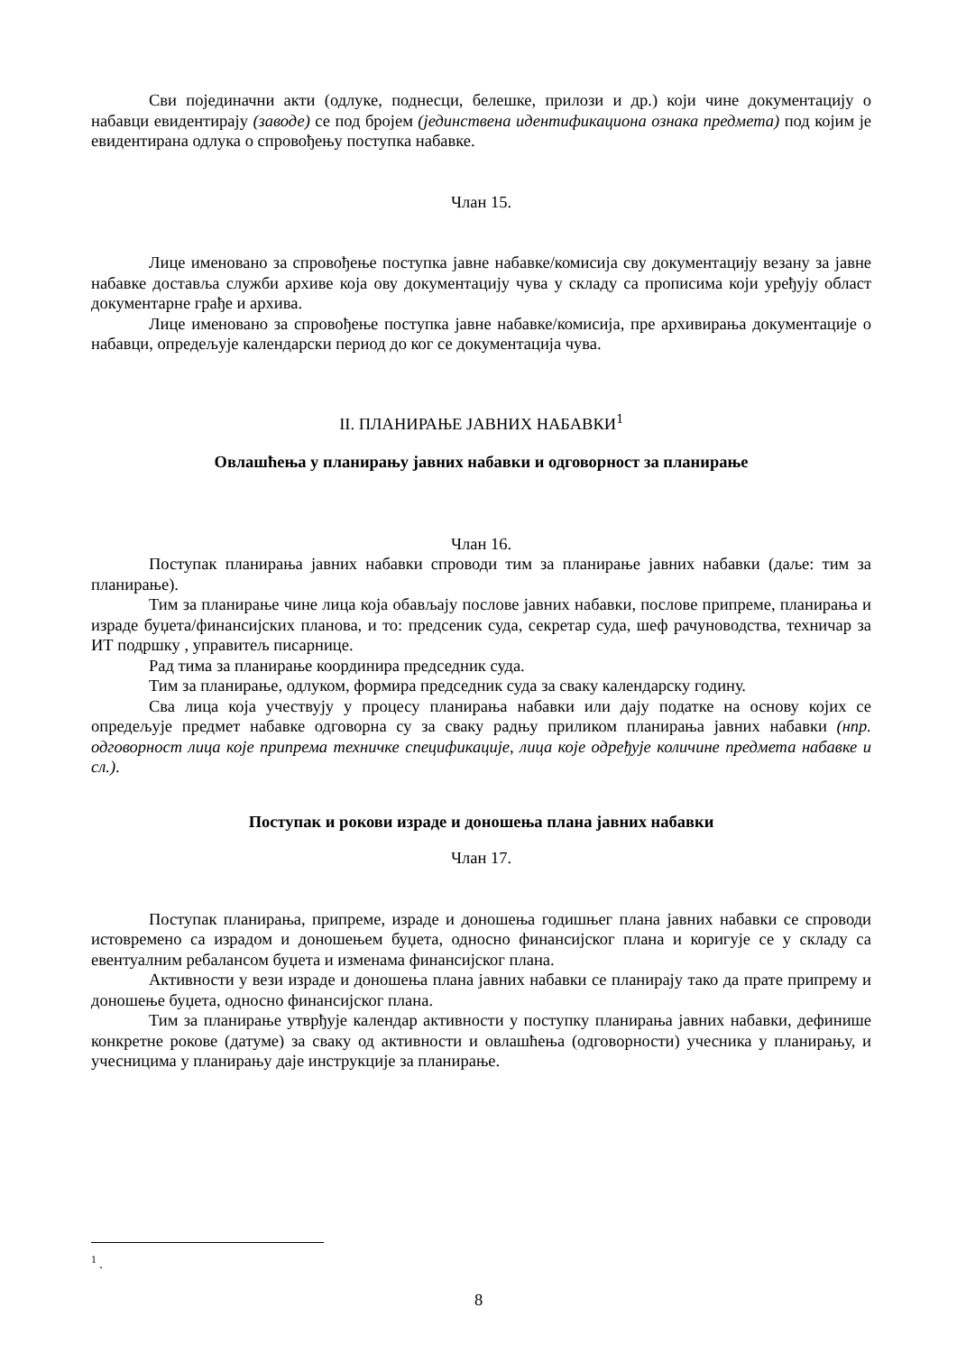Сви појединачни акти (одлуке, поднесци, белешке, прилози и др.) који чине документацију о набавци евидентирају (заводе) се под бројем (јединствена идентификациона ознака предмета) под којим је евидентирана одлука о спровођењу поступка набавке.
Члан 15.
Лице именовано за спровођење поступка јавне набавке/комисија сву документацију везану за јавне набавке доставља служби архиве која ову документацију чува у складу са прописима који уређују област документарне грађе и архива.
Лице именовано за спровођење поступка јавне набавке/комисија, пре архивирања документације о набавци, опредељује календарски период до ког се документација чува.
II. ПЛАНИРАЊЕ ЈАВНИХ НАБАВКИ<sup>1</sup>
Овлашћења у планирању јавних набавки и одговорност за планирање
Члан 16.
Поступак планирања јавних набавки спроводи тим за планирање јавних набавки (даље: тим за планирање).
Тим за планирање чине лица која обављају послове јавних набавки, послове припреме, планирања и израде буџета/финансијских планова, и то: предсеник суда, секретар суда, шеф рачуноводства, техничар за ИТ подршку , управитељ писарнице.
Рад тима за планирање координира председник суда.
Тим за планирање, одлуком, формира председник суда за сваку календарску годину.
Сва лица која учествују у процесу планирања набавки или дају податке на основу којих се опредељује предмет набавке одговорна су за сваку радњу приликом планирања јавних набавки (нпр. одговорност лица које припрема техничке спецификације, лица које одређује количине предмета набавке и сл.).
Поступак и рокови израде и доношења плана јавних набавки
Члан 17.
Поступак планирања, припреме, израде и доношења годишњег плана јавних набавки се спроводи истовремено са израдом и доношењем буџета, односно финансијског плана и коригује се у складу са евентуалним ребалансом буџета и изменама финансијског плана.
Активности у вези израде и доношења плана јавних набавки се планирају тако да прате припрему и доношење буџета, односно финансијског плана.
Тим за планирање утврђује календар активности у поступку планирања јавних набавки, дефинише конкретне рокове (датуме) за сваку од активности и овлашћења (одговорности) учесника у планирању, и учесницима у планирању даје инструкције за планирање.
<sup>1</sup> .
8